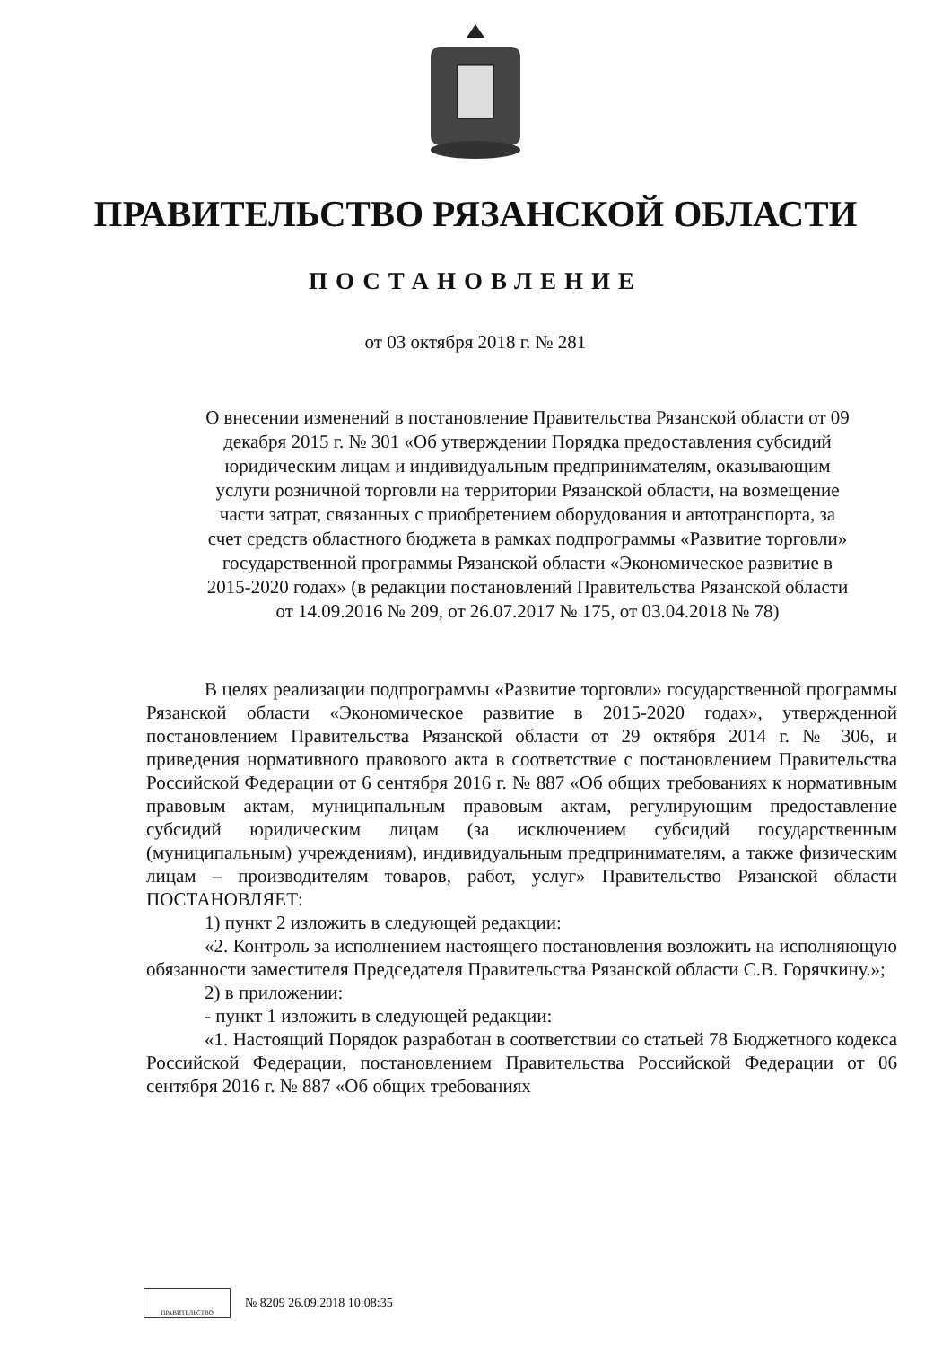ПРАВИТЕЛЬСТВО РЯЗАНСКОЙ ОБЛАСТИ
ПОСТАНОВЛЕНИЕ
от 03 октября 2018 г. № 281
О внесении изменений в постановление Правительства Рязанской области от 09 декабря 2015 г. № 301 «Об утверждении Порядка предоставления субсидий юридическим лицам и индивидуальным предпринимателям, оказывающим услуги розничной торговли на территории Рязанской области, на возмещение части затрат, связанных с приобретением оборудования и автотранспорта, за счет средств областного бюджета в рамках подпрограммы «Развитие торговли» государственной программы Рязанской области «Экономическое развитие в 2015-2020 годах» (в редакции постановлений Правительства Рязанской области от 14.09.2016 № 209, от 26.07.2017 № 175, от 03.04.2018 № 78)
В целях реализации подпрограммы «Развитие торговли» государственной программы Рязанской области «Экономическое развитие в 2015-2020 годах», утвержденной постановлением Правительства Рязанской области от 29 октября 2014 г. № 306, и приведения нормативного правового акта в соответствие с постановлением Правительства Российской Федерации от 6 сентября 2016 г. № 887 «Об общих требованиях к нормативным правовым актам, муниципальным правовым актам, регулирующим предоставление субсидий юридическим лицам (за исключением субсидий государственным (муниципальным) учреждениям), индивидуальным предпринимателям, а также физическим лицам – производителям товаров, работ, услуг» Правительство Рязанской области ПОСТАНОВЛЯЕТ:
1) пункт 2 изложить в следующей редакции:
«2. Контроль за исполнением настоящего постановления возложить на исполняющую обязанности заместителя Председателя Правительства Рязанской области С.В. Горячкину.»;
2) в приложении:
- пункт 1 изложить в следующей редакции:
«1. Настоящий Порядок разработан в соответствии со статьей 78 Бюджетного кодекса Российской Федерации, постановлением Правительства Российской Федерации от 06 сентября 2016 г. № 887 «Об общих требованиях
ПРАВИТЕЛЬСТВО
№ 8209 26.09.2018 10:08:35